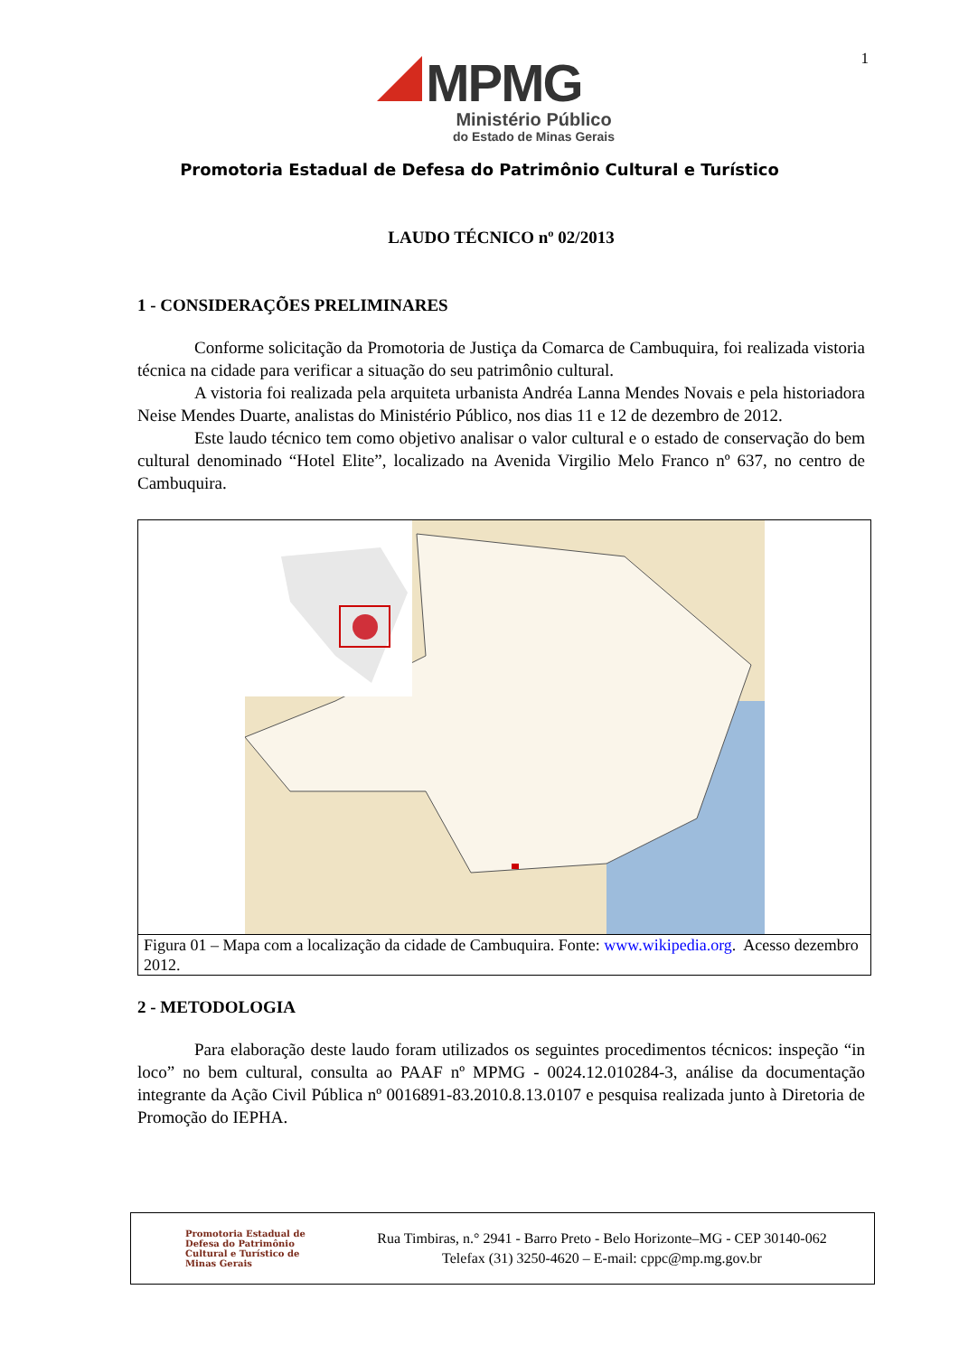1
MPMG
Ministério Público
do Estado de Minas Gerais
Promotoria Estadual de Defesa do Patrimônio Cultural e Turístico
LAUDO TÉCNICO nº 02/2013
1 - CONSIDERAÇÕES PRELIMINARES
Conforme solicitação da Promotoria de Justiça da Comarca de Cambuquira, foi realizada vistoria técnica na cidade para verificar a situação do seu patrimônio cultural.
A vistoria foi realizada pela arquiteta urbanista Andréa Lanna Mendes Novais e pela historiadora Neise Mendes Duarte, analistas do Ministério Público, nos dias 11 e 12 de dezembro de 2012.
Este laudo técnico tem como objetivo analisar o valor cultural e o estado de conservação do bem cultural denominado “Hotel Elite”, localizado na Avenida Virgilio Melo Franco nº 637, no centro de Cambuquira.
Figura 01 – Mapa com a localização da cidade de Cambuquira. Fonte: www.wikipedia.org. Acesso dezembro 2012.
2 - METODOLOGIA
Para elaboração deste laudo foram utilizados os seguintes procedimentos técnicos: inspeção “in loco” no bem cultural, consulta ao PAAF nº MPMG - 0024.12.010284-3, análise da documentação integrante da Ação Civil Pública nº 0016891-83.2010.8.13.0107 e pesquisa realizada junto à Diretoria de Promoção do IEPHA.
Promotoria Estadual de Defesa do Patrimônio Cultural e Turístico de Minas Gerais
Rua Timbiras, n.° 2941 - Barro Preto - Belo Horizonte–MG - CEP 30140-062
Telefax (31) 3250-4620 – E-mail: cppc@mp.mg.gov.br